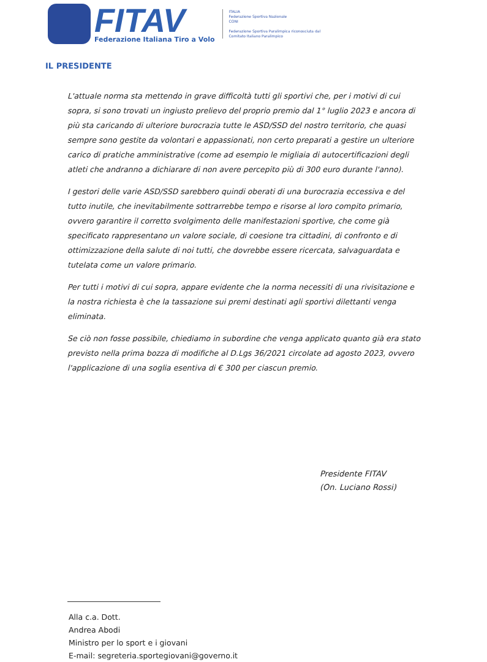FITAV
Federazione Italiana Tiro a Volo
ITALIA
Federazione Sportiva Nazionale
CONI
Federazione Sportiva Paralimpica riconosciuta dal
Comitato Italiano Paralimpico
IL PRESIDENTE
L'attuale norma sta mettendo in grave difficoltà tutti gli sportivi che, per i motivi di cui sopra, si sono trovati un ingiusto prelievo del proprio premio dal 1° luglio 2023 e ancora di più sta caricando di ulteriore burocrazia tutte le ASD/SSD del nostro territorio, che quasi sempre sono gestite da volontari e appassionati, non certo preparati a gestire un ulteriore carico di pratiche amministrative (come ad esempio le migliaia di autocertificazioni degli atleti che andranno a dichiarare di non avere percepito più di 300 euro durante l'anno).
I gestori delle varie ASD/SSD sarebbero quindi oberati di una burocrazia eccessiva e del tutto inutile, che inevitabilmente sottrarrebbe tempo e risorse al loro compito primario, ovvero garantire il corretto svolgimento delle manifestazioni sportive, che come già specificato rappresentano un valore sociale, di coesione tra cittadini, di confronto e di ottimizzazione della salute di noi tutti, che dovrebbe essere ricercata, salvaguardata e tutelata come un valore primario.
Per tutti i motivi di cui sopra, appare evidente che la norma necessiti di una rivisitazione e la nostra richiesta è che la tassazione sui premi destinati agli sportivi dilettanti venga eliminata.
Se ciò non fosse possibile, chiediamo in subordine che venga applicato quanto già era stato previsto nella prima bozza di modifiche al D.Lgs 36/2021 circolate ad agosto 2023, ovvero l'applicazione di una soglia esentiva di € 300 per ciascun premio.
Presidente FITAV
(On. Luciano Rossi)
Alla c.a. Dott.
Andrea Abodi
Ministro per lo sport e i giovani
E-mail: segreteria.sportegiovani@governo.it